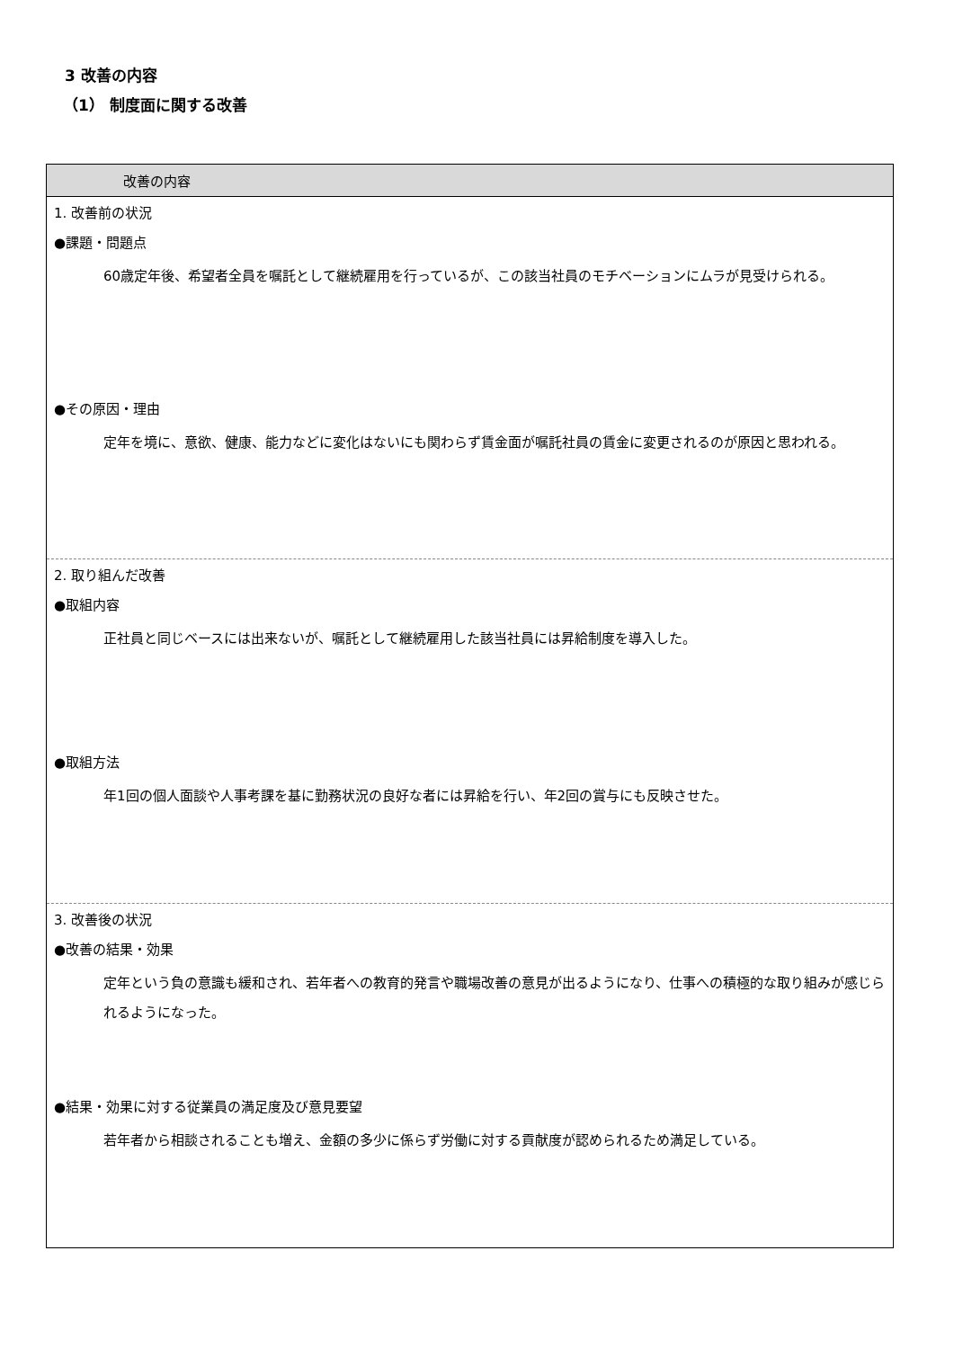3 改善の内容
（1） 制度面に関する改善
| 改善の内容 |
| --- |
| 1. 改善前の状況 ●課題・問題点 60歳定年後、希望者全員を嘱託として継続雇用を行っているが、この該当社員のモチベーションにムラが見受けられる。 ●その原因・理由 定年を境に、意欲、健康、能力などに変化はないにも関わらず賃金面が嘱託社員の賃金に変更されるのが原因と思われる。 |
| 2. 取り組んだ改善 ●取組内容 正社員と同じベースには出来ないが、嘱託として継続雇用した該当社員には昇給制度を導入した。 ●取組方法 年1回の個人面談や人事考課を基に勤務状況の良好な者には昇給を行い、年2回の賞与にも反映させた。 |
| 3. 改善後の状況 ●改善の結果・効果 定年という負の意識も緩和され、若年者への教育的発言や職場改善の意見が出るようになり、仕事への積極的な取り組みが感じられるようになった。 ●結果・効果に対する従業員の満足度及び意見要望 若年者から相談されることも増え、金額の多少に係らず労働に対する貢献度が認められるため満足している。 |